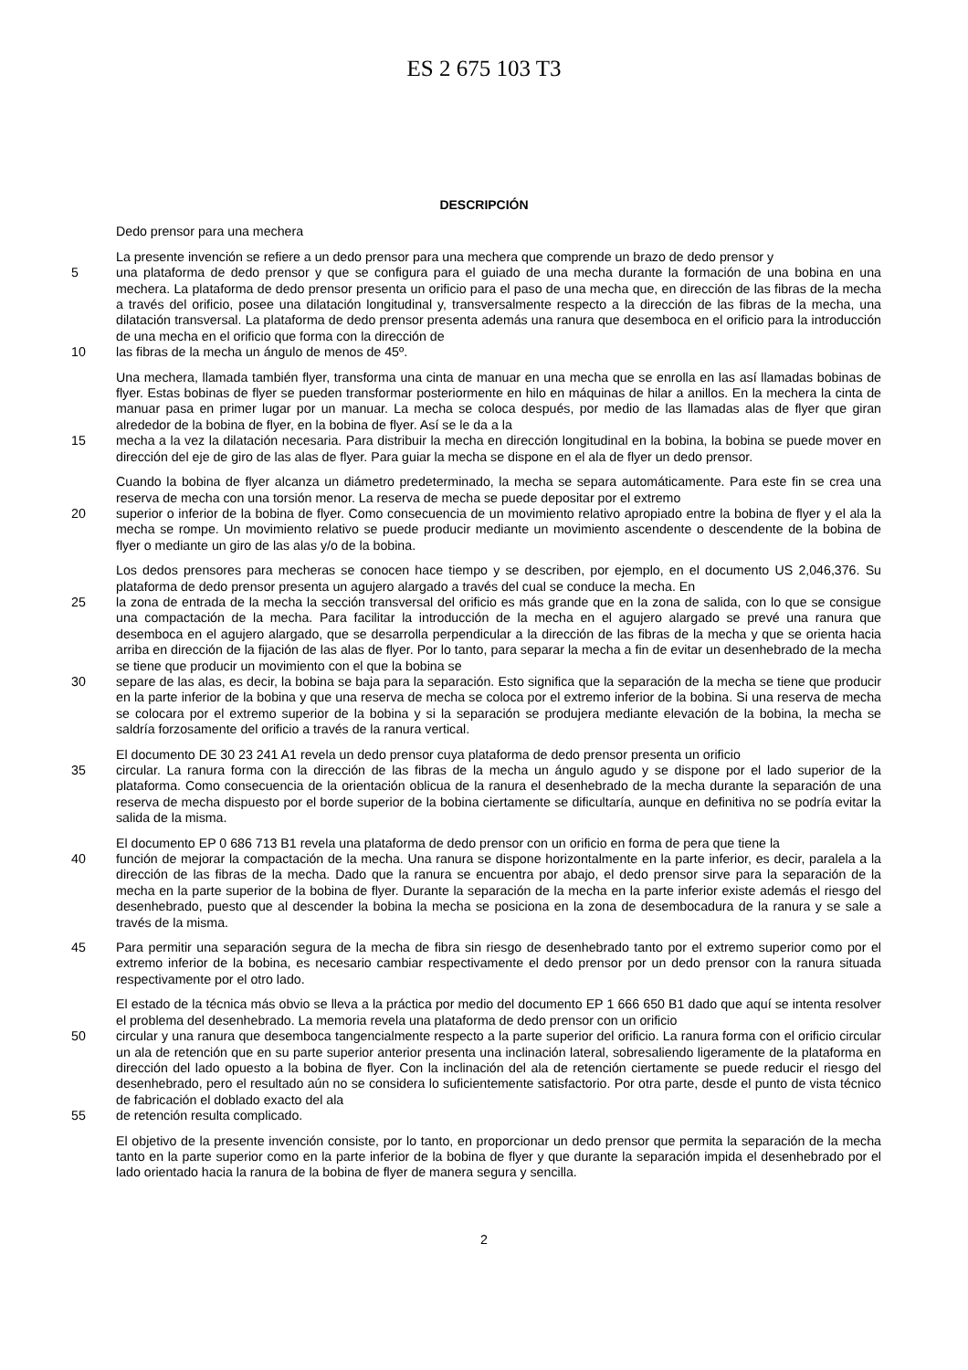ES 2 675 103 T3
DESCRIPCIÓN
Dedo prensor para una mechera
La presente invención se refiere a un dedo prensor para una mechera que comprende un brazo de dedo prensor y
5 una plataforma de dedo prensor y que se configura para el guiado de una mecha durante la formación de una bobina en una mechera. La plataforma de dedo prensor presenta un orificio para el paso de una mecha que, en dirección de las fibras de la mecha a través del orificio, posee una dilatación longitudinal y, transversalmente respecto a la dirección de las fibras de la mecha, una dilatación transversal. La plataforma de dedo prensor presenta además una ranura que desemboca en el orificio para la introducción de una mecha en el orificio que forma con la dirección de
10 las fibras de la mecha un ángulo de menos de 45º.
Una mechera, llamada también flyer, transforma una cinta de manuar en una mecha que se enrolla en las así llamadas bobinas de flyer. Estas bobinas de flyer se pueden transformar posteriormente en hilo en máquinas de hilar a anillos. En la mechera la cinta de manuar pasa en primer lugar por un manuar. La mecha se coloca después, por medio de las llamadas alas de flyer que giran alrededor de la bobina de flyer, en la bobina de flyer. Así se le da a la
15 mecha a la vez la dilatación necesaria. Para distribuir la mecha en dirección longitudinal en la bobina, la bobina se puede mover en dirección del eje de giro de las alas de flyer. Para guiar la mecha se dispone en el ala de flyer un dedo prensor.
Cuando la bobina de flyer alcanza un diámetro predeterminado, la mecha se separa automáticamente. Para este fin se crea una reserva de mecha con una torsión menor. La reserva de mecha se puede depositar por el extremo
20 superior o inferior de la bobina de flyer. Como consecuencia de un movimiento relativo apropiado entre la bobina de flyer y el ala la mecha se rompe. Un movimiento relativo se puede producir mediante un movimiento ascendente o descendente de la bobina de flyer o mediante un giro de las alas y/o de la bobina.
Los dedos prensores para mecheras se conocen hace tiempo y se describen, por ejemplo, en el documento US 2,046,376. Su plataforma de dedo prensor presenta un agujero alargado a través del cual se conduce la mecha. En
25 la zona de entrada de la mecha la sección transversal del orificio es más grande que en la zona de salida, con lo que se consigue una compactación de la mecha. Para facilitar la introducción de la mecha en el agujero alargado se prevé una ranura que desemboca en el agujero alargado, que se desarrolla perpendicular a la dirección de las fibras de la mecha y que se orienta hacia arriba en dirección de la fijación de las alas de flyer. Por lo tanto, para separar la mecha a fin de evitar un desenhebrado de la mecha se tiene que producir un movimiento con el que la bobina se
30 separe de las alas, es decir, la bobina se baja para la separación. Esto significa que la separación de la mecha se tiene que producir en la parte inferior de la bobina y que una reserva de mecha se coloca por el extremo inferior de la bobina. Si una reserva de mecha se colocara por el extremo superior de la bobina y si la separación se produjera mediante elevación de la bobina, la mecha se saldría forzosamente del orificio a través de la ranura vertical.
El documento DE 30 23 241 A1 revela un dedo prensor cuya plataforma de dedo prensor presenta un orificio
35 circular. La ranura forma con la dirección de las fibras de la mecha un ángulo agudo y se dispone por el lado superior de la plataforma. Como consecuencia de la orientación oblicua de la ranura el desenhebrado de la mecha durante la separación de una reserva de mecha dispuesto por el borde superior de la bobina ciertamente se dificultaría, aunque en definitiva no se podría evitar la salida de la misma.
El documento EP 0 686 713 B1 revela una plataforma de dedo prensor con un orificio en forma de pera que tiene la
40 función de mejorar la compactación de la mecha. Una ranura se dispone horizontalmente en la parte inferior, es decir, paralela a la dirección de las fibras de la mecha. Dado que la ranura se encuentra por abajo, el dedo prensor sirve para la separación de la mecha en la parte superior de la bobina de flyer. Durante la separación de la mecha en la parte inferior existe además el riesgo del desenhebrado, puesto que al descender la bobina la mecha se posiciona en la zona de desembocadura de la ranura y se sale a través de la misma.
45 Para permitir una separación segura de la mecha de fibra sin riesgo de desenhebrado tanto por el extremo superior como por el extremo inferior de la bobina, es necesario cambiar respectivamente el dedo prensor por un dedo prensor con la ranura situada respectivamente por el otro lado.
El estado de la técnica más obvio se lleva a la práctica por medio del documento EP 1 666 650 B1 dado que aquí se intenta resolver el problema del desenhebrado. La memoria revela una plataforma de dedo prensor con un orificio
50 circular y una ranura que desemboca tangencialmente respecto a la parte superior del orificio. La ranura forma con el orificio circular un ala de retención que en su parte superior anterior presenta una inclinación lateral, sobresaliendo ligeramente de la plataforma en dirección del lado opuesto a la bobina de flyer. Con la inclinación del ala de retención ciertamente se puede reducir el riesgo del desenhebrado, pero el resultado aún no se considera lo suficientemente satisfactorio. Por otra parte, desde el punto de vista técnico de fabricación el doblado exacto del ala
55 de retención resulta complicado.
El objetivo de la presente invención consiste, por lo tanto, en proporcionar un dedo prensor que permita la separación de la mecha tanto en la parte superior como en la parte inferior de la bobina de flyer y que durante la separación impida el desenhebrado por el lado orientado hacia la ranura de la bobina de flyer de manera segura y sencilla.
2